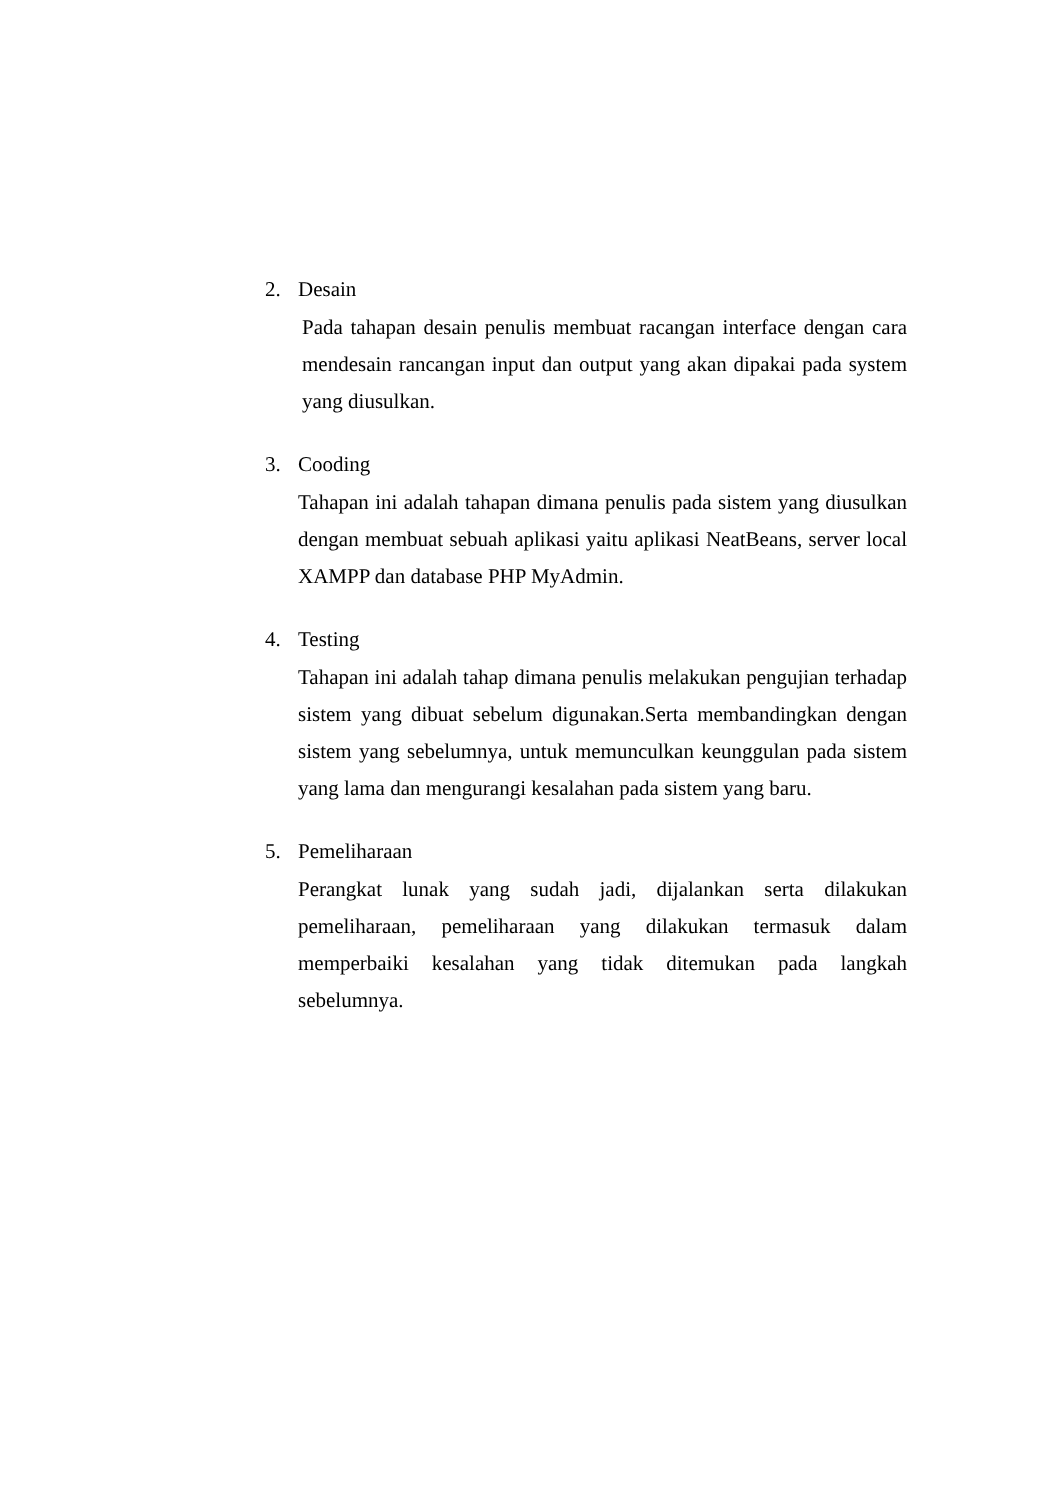2. Desain
Pada tahapan desain penulis membuat racangan interface dengan cara mendesain rancangan input dan output yang akan dipakai pada system yang diusulkan.
3. Cooding
Tahapan ini adalah tahapan dimana penulis pada sistem yang diusulkan dengan membuat sebuah aplikasi yaitu aplikasi NeatBeans, server local XAMPP dan database PHP MyAdmin.
4. Testing
Tahapan ini adalah tahap dimana penulis melakukan pengujian terhadap sistem yang dibuat sebelum digunakan.Serta membandingkan dengan sistem yang sebelumnya, untuk memunculkan keunggulan pada sistem yang lama dan mengurangi kesalahan pada sistem yang baru.
5. Pemeliharaan
Perangkat lunak yang sudah jadi, dijalankan serta dilakukan pemeliharaan, pemeliharaan yang dilakukan termasuk dalam memperbaiki kesalahan yang tidak ditemukan pada langkah sebelumnya.